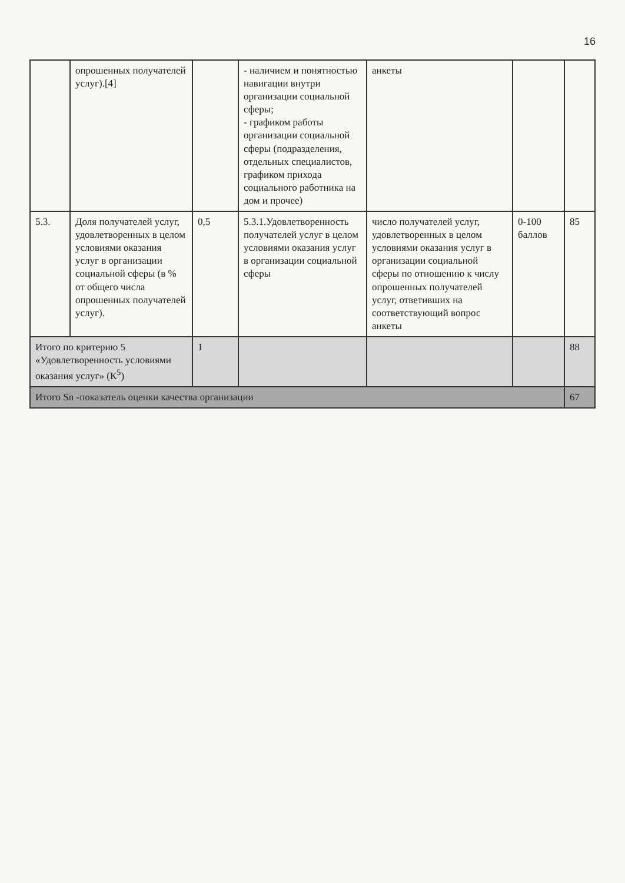16
| | опрошенных получателей услуг).[4] | | - наличием и понятностью навигации внутри организации социальной сферы; - графиком работы организации социальной сферы (подразделения, отдельных специалистов, графиком прихода социального работника на дом и прочее) | анкеты | | |
| 5.3. | Доля получателей услуг, удовлетворенных в целом условиями оказания услуг в организации социальной сферы (в % от общего числа опрошенных получателей услуг). | 0,5 | 5.3.1.Удовлетворенность получателей услуг в целом условиями оказания услуг в организации социальной сферы | число получателей услуг, удовлетворенных в целом условиями оказания услуг в организации социальной сферы по отношению к числу опрошенных получателей услуг, ответивших на соответствующий вопрос анкеты | 0-100 баллов | 85 |
| Итого по критерию 5 «Удовлетворенность условиями оказания услуг» (К<sup>5</sup>) | | 1 | | | | 88 |
| Итого Sn -показатель оценки качества организации | | | | | | 67 |